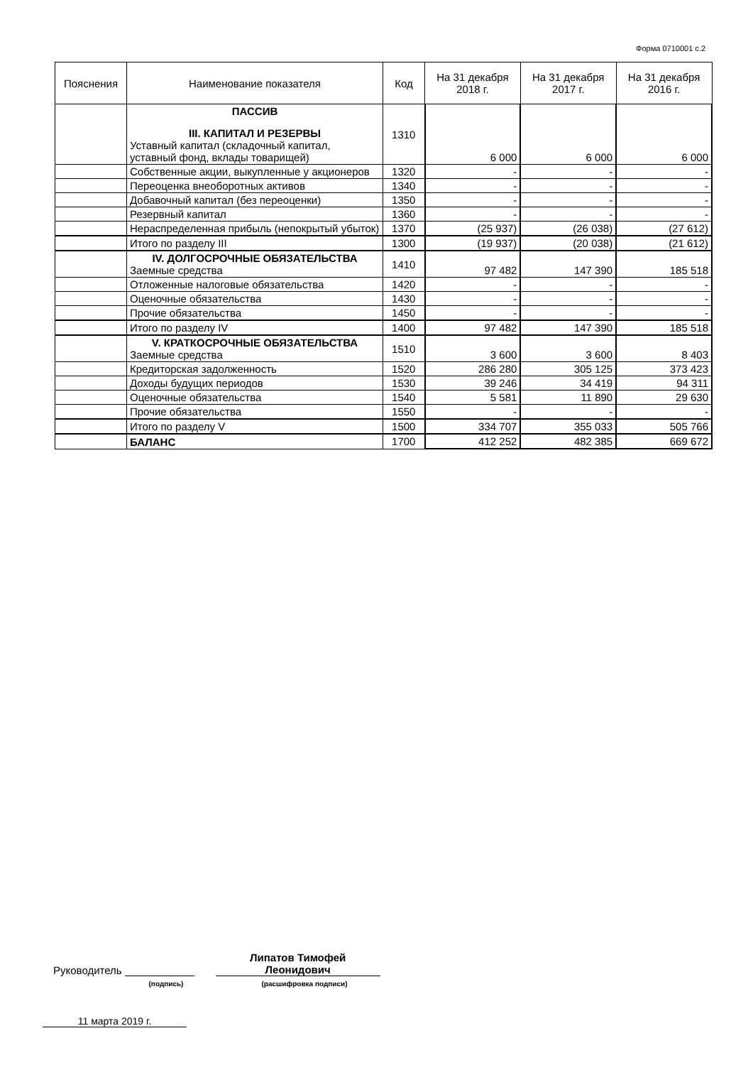Форма 0710001 с.2
| Пояснения | Наименование показателя | Код | На 31 декабря 2018 г. | На 31 декабря 2017 г. | На 31 декабря 2016 г. |
| --- | --- | --- | --- | --- | --- |
| | ПАССИВ III. КАПИТАЛ И РЕЗЕРВЫ Уставный капитал (складочный капитал, уставный фонд, вклады товарищей) | 1310 | 6 000 | 6 000 | 6 000 |
| | Собственные акции, выкупленные у акционеров | 1320 | - | - | - |
| | Переоценка внеоборотных активов | 1340 | - | - | - |
| | Добавочный капитал (без переоценки) | 1350 | - | - | - |
| | Резервный капитал | 1360 | - | - | - |
| | Нераспределенная прибыль (непокрытый убыток) | 1370 | (25 937) | (26 038) | (27 612) |
| | Итого по разделу III | 1300 | (19 937) | (20 038) | (21 612) |
| | IV. ДОЛГОСРОЧНЫЕ ОБЯЗАТЕЛЬСТВА Заемные средства | 1410 | 97 482 | 147 390 | 185 518 |
| | Отложенные налоговые обязательства | 1420 | - | - | - |
| | Оценочные обязательства | 1430 | - | - | - |
| | Прочие обязательства | 1450 | - | - | - |
| | Итого по разделу IV | 1400 | 97 482 | 147 390 | 185 518 |
| | V. КРАТКОСРОЧНЫЕ ОБЯЗАТЕЛЬСТВА Заемные средства | 1510 | 3 600 | 3 600 | 8 403 |
| | Кредиторская задолженность | 1520 | 286 280 | 305 125 | 373 423 |
| | Доходы будущих периодов | 1530 | 39 246 | 34 419 | 94 311 |
| | Оценочные обязательства | 1540 | 5 581 | 11 890 | 29 630 |
| | Прочие обязательства | 1550 | - | - | - |
| | Итого по разделу V | 1500 | 334 707 | 355 033 | 505 766 |
| | БАЛАНС | 1700 | 412 252 | 482 385 | 669 672 |
Руководитель
Липатов Тимофей
Леонидович
(подпись) (расшифровка подписи)
11 марта 2019 г.